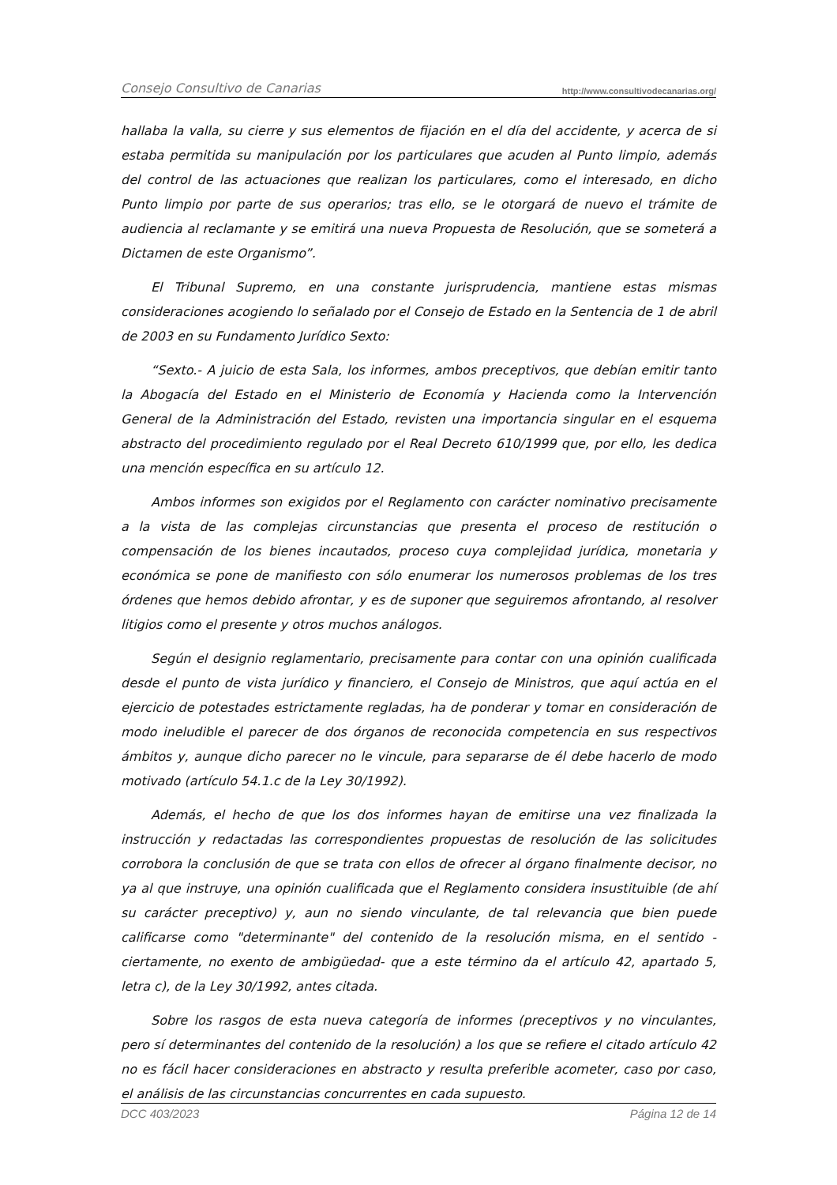Consejo Consultivo de Canarias http://www.consultivodecanarias.org/
hallaba la valla, su cierre y sus elementos de fijación en el día del accidente, y acerca de si estaba permitida su manipulación por los particulares que acuden al Punto limpio, además del control de las actuaciones que realizan los particulares, como el interesado, en dicho Punto limpio por parte de sus operarios; tras ello, se le otorgará de nuevo el trámite de audiencia al reclamante y se emitirá una nueva Propuesta de Resolución, que se someterá a Dictamen de este Organismo”.
El Tribunal Supremo, en una constante jurisprudencia, mantiene estas mismas consideraciones acogiendo lo señalado por el Consejo de Estado en la Sentencia de 1 de abril de 2003 en su Fundamento Jurídico Sexto:
“Sexto.- A juicio de esta Sala, los informes, ambos preceptivos, que debían emitir tanto la Abogacía del Estado en el Ministerio de Economía y Hacienda como la Intervención General de la Administración del Estado, revisten una importancia singular en el esquema abstracto del procedimiento regulado por el Real Decreto 610/1999 que, por ello, les dedica una mención específica en su artículo 12.
Ambos informes son exigidos por el Reglamento con carácter nominativo precisamente a la vista de las complejas circunstancias que presenta el proceso de restitución o compensación de los bienes incautados, proceso cuya complejidad jurídica, monetaria y económica se pone de manifiesto con sólo enumerar los numerosos problemas de los tres órdenes que hemos debido afrontar, y es de suponer que seguiremos afrontando, al resolver litigios como el presente y otros muchos análogos.
Según el designio reglamentario, precisamente para contar con una opinión cualificada desde el punto de vista jurídico y financiero, el Consejo de Ministros, que aquí actúa en el ejercicio de potestades estrictamente regladas, ha de ponderar y tomar en consideración de modo ineludible el parecer de dos órganos de reconocida competencia en sus respectivos ámbitos y, aunque dicho parecer no le vincule, para separarse de él debe hacerlo de modo motivado (artículo 54.1.c de la Ley 30/1992).
Además, el hecho de que los dos informes hayan de emitirse una vez finalizada la instrucción y redactadas las correspondientes propuestas de resolución de las solicitudes corrobora la conclusión de que se trata con ellos de ofrecer al órgano finalmente decisor, no ya al que instruye, una opinión cualificada que el Reglamento considera insustituible (de ahí su carácter preceptivo) y, aun no siendo vinculante, de tal relevancia que bien puede calificarse como "determinante" del contenido de la resolución misma, en el sentido -ciertamente, no exento de ambigüedad- que a este término da el artículo 42, apartado 5, letra c), de la Ley 30/1992, antes citada.
Sobre los rasgos de esta nueva categoría de informes (preceptivos y no vinculantes, pero sí determinantes del contenido de la resolución) a los que se refiere el citado artículo 42 no es fácil hacer consideraciones en abstracto y resulta preferible acometer, caso por caso, el análisis de las circunstancias concurrentes en cada supuesto.
DCC 403/2023 Página 12 de 14